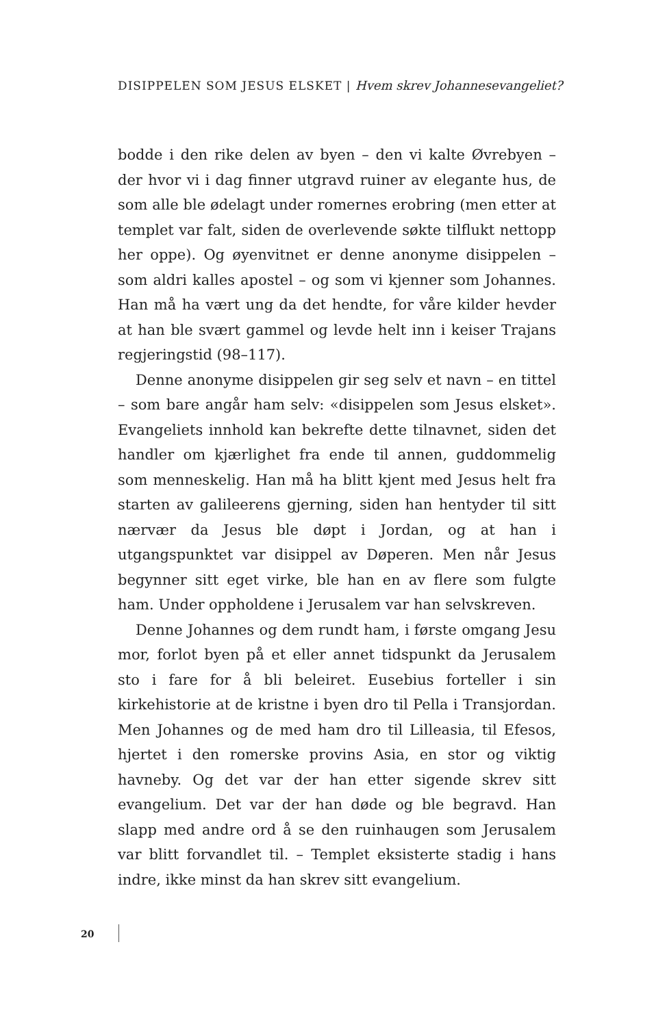DISIPPELEN SOM JESUS ELSKET | Hvem skrev Johannesevangeliet?
bodde i den rike delen av byen – den vi kalte Øvrebyen – der hvor vi i dag finner utgravd ruiner av elegante hus, de som alle ble ødelagt under romernes erobring (men etter at templet var falt, siden de overlevende søkte tilflukt nettopp her oppe). Og øyenvitnet er denne anonyme disippelen – som aldri kalles apostel – og som vi kjenner som Johannes. Han må ha vært ung da det hendte, for våre kilder hevder at han ble svært gammel og levde helt inn i keiser Trajans regjeringstid (98–117).
Denne anonyme disippelen gir seg selv et navn – en tittel – som bare angår ham selv: «disippelen som Jesus elsket». Evangeliets innhold kan bekrefte dette tilnavnet, siden det handler om kjærlighet fra ende til annen, guddommelig som menneskelig. Han må ha blitt kjent med Jesus helt fra starten av galileerens gjerning, siden han hentyder til sitt nærvær da Jesus ble døpt i Jordan, og at han i utgangspunktet var disippel av Døperen. Men når Jesus begynner sitt eget virke, ble han en av flere som fulgte ham. Under oppholdene i Jerusalem var han selvskreven.
Denne Johannes og dem rundt ham, i første omgang Jesu mor, forlot byen på et eller annet tidspunkt da Jerusalem sto i fare for å bli beleiret. Eusebius forteller i sin kirkehistorie at de kristne i byen dro til Pella i Transjordan. Men Johannes og de med ham dro til Lilleasia, til Efesos, hjertet i den romerske provins Asia, en stor og viktig havneby. Og det var der han etter sigende skrev sitt evangelium. Det var der han døde og ble begravd. Han slapp med andre ord å se den ruinhaugen som Jerusalem var blitt forvandlet til. – Templet eksisterte stadig i hans indre, ikke minst da han skrev sitt evangelium.
20